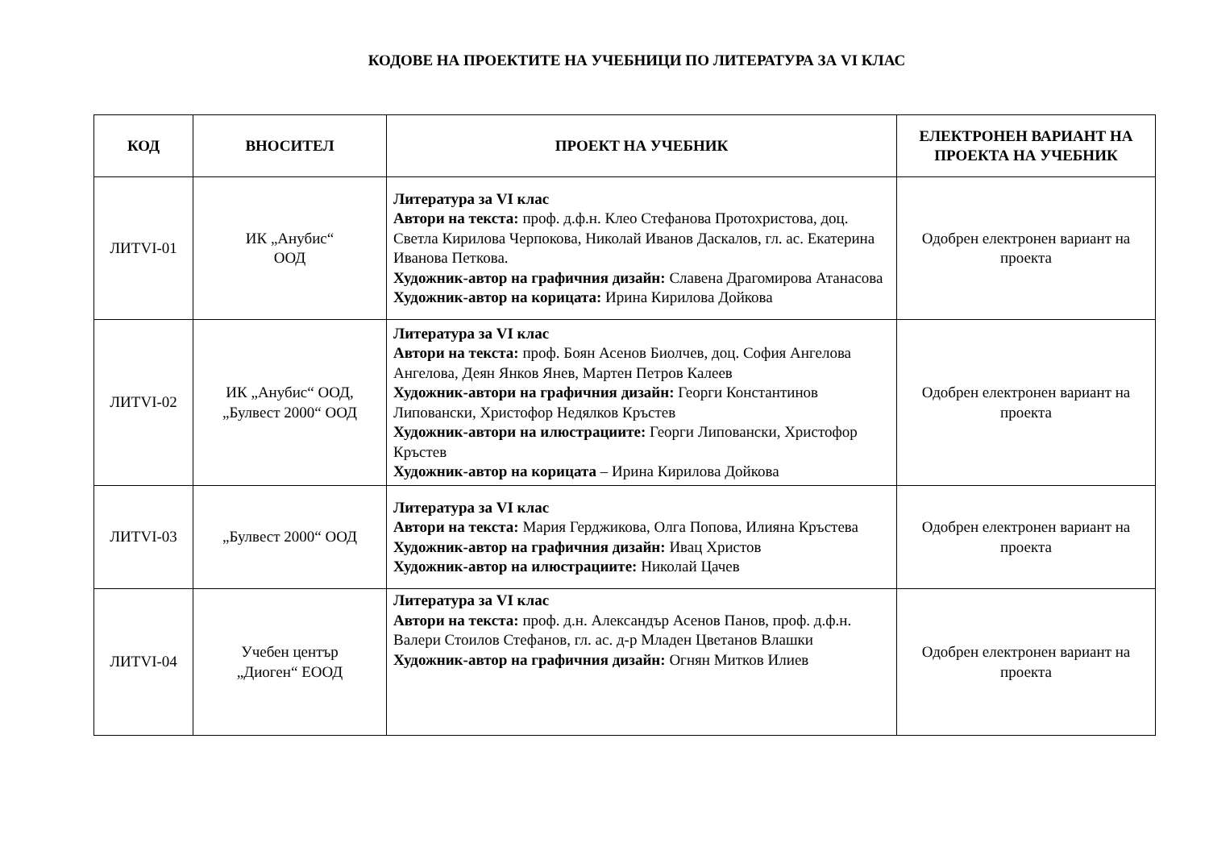КОДОВЕ НА ПРОЕКТИТЕ НА УЧЕБНИЦИ ПО ЛИТЕРАТУРА ЗА VI КЛАС
| КОД | ВНОСИТЕЛ | ПРОЕКТ НА УЧЕБНИК | ЕЛЕКТРОНЕН ВАРИАНТ НА ПРОЕКТА НА УЧЕБНИК |
| --- | --- | --- | --- |
| ЛИТVI-01 | ИК „Анубис“ ООД | Литература за VI клас Автори на текста: проф. д.ф.н. Клео Стефанова Протохристова, доц. Светла Кирилова Черпокова, Николай Иванов Даскалов, гл. ас. Екатерина Иванова Петкова. Художник-автор на графичния дизайн: Славена Драгомирова Атанасова Художник-автор на корицата: Ирина Кирилова Дойкова | Одобрен електронен вариант на проекта |
| ЛИТVI-02 | ИК „Анубис“ ООД, „Булвест 2000“ ООД | Литература за VI клас Автори на текста: проф. Боян Асенов Биолчев, доц. София Ангелова Ангелова, Деян Янков Янев, Мартен Петров Калеев Художник-автори на графичния дизайн: Георги Константинов Липовански, Христофор Недялков Кръстев Художник-автори на илюстрациите: Георги Липовански, Христофор Кръстев Художник-автор на корицата – Ирина Кирилова Дойкова | Одобрен електронен вариант на проекта |
| ЛИТVI-03 | „Булвест 2000“ ООД | Литература за VI клас Автори на текста: Мария Герджикова, Олга Попова, Илияна Кръстева Художник-автор на графичния дизайн: Ивац Христов Художник-автор на илюстрациите: Николай Цачев | Одобрен електронен вариант на проекта |
| ЛИТVI-04 | Учебен център „Диоген“ ЕООД | Литература за VI клас Автори на текста: проф. д.н. Александър Асенов Панов, проф. д.ф.н. Валери Стоилов Стефанов, гл. ас. д-р Младен Цветанов Влашки Художник-автор на графичния дизайн: Огнян Митков Илиев | Одобрен електронен вариант на проекта |